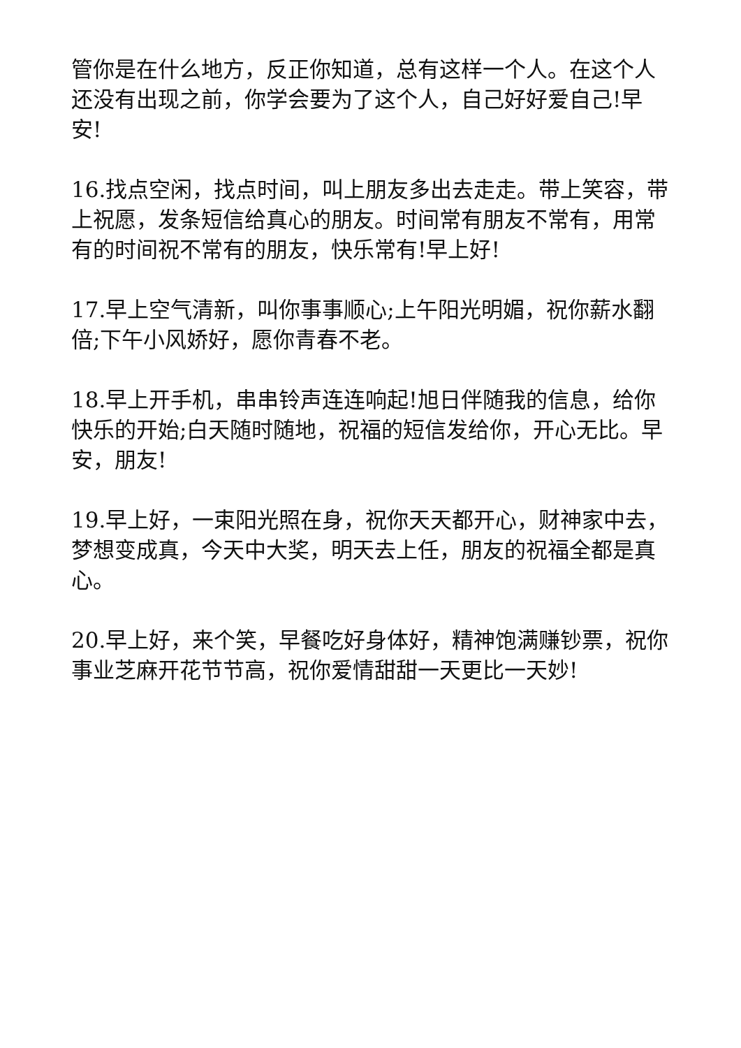管你是在什么地方，反正你知道，总有这样一个人。在这个人还没有出现之前，你学会要为了这个人，自己好好爱自己!早安!
16.找点空闲，找点时间，叫上朋友多出去走走。带上笑容，带上祝愿，发条短信给真心的朋友。时间常有朋友不常有，用常有的时间祝不常有的朋友，快乐常有!早上好!
17.早上空气清新，叫你事事顺心;上午阳光明媚，祝你薪水翻倍;下午小风娇好，愿你青春不老。
18.早上开手机，串串铃声连连响起!旭日伴随我的信息，给你快乐的开始;白天随时随地，祝福的短信发给你，开心无比。早安，朋友!
19.早上好，一束阳光照在身，祝你天天都开心，财神家中去，梦想变成真，今天中大奖，明天去上任，朋友的祝福全都是真心。
20.早上好，来个笑，早餐吃好身体好，精神饱满赚钞票，祝你事业芝麻开花节节高，祝你爱情甜甜一天更比一天妙!